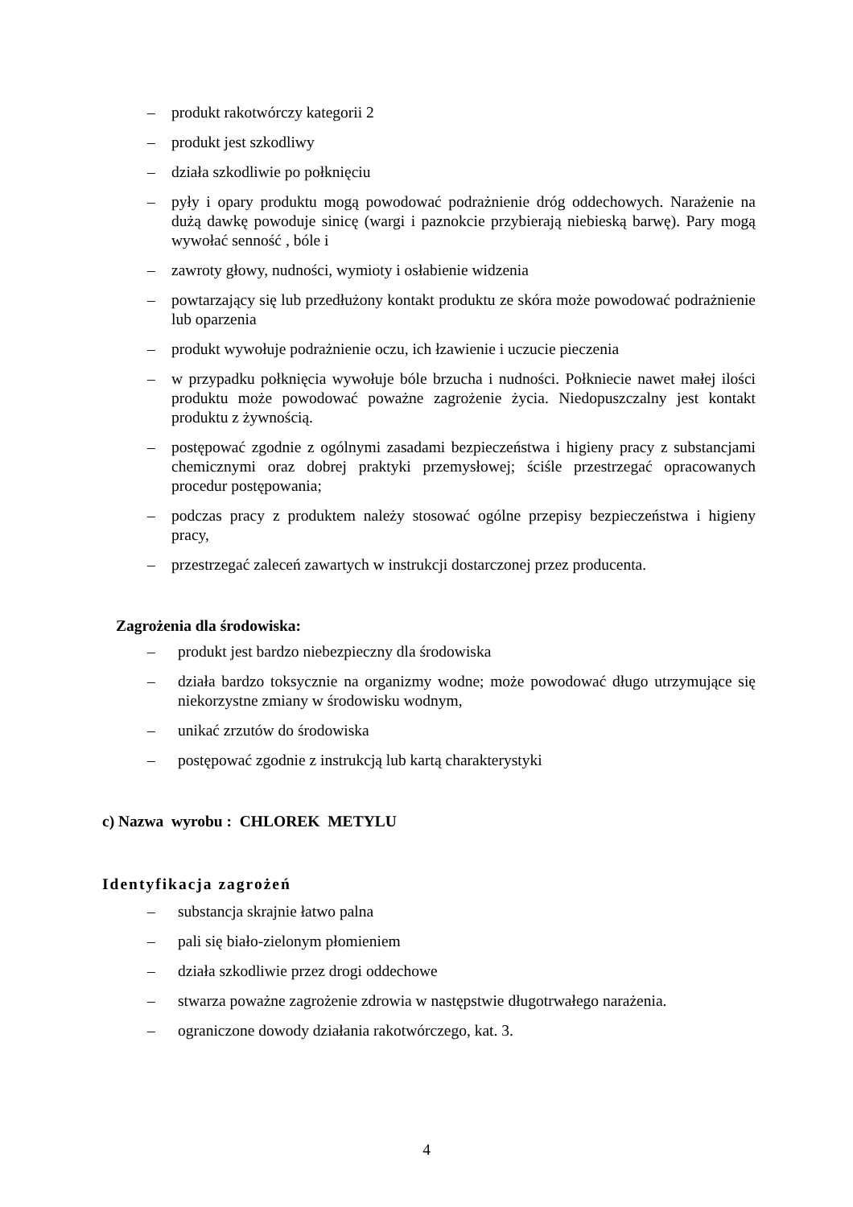– produkt rakotwórczy kategorii 2
– produkt jest szkodliwy
– działa szkodliwie po połknięciu
– pyły i opary produktu mogą powodować podrażnienie dróg oddechowych. Narażenie na dużą dawkę powoduje sinicę (wargi i paznokcie przybierają niebieską barwę). Pary mogą wywołać senność , bóle i
– zawroty głowy, nudności, wymioty i osłabienie widzenia
– powtarzający się lub przedłużony kontakt produktu ze skóra może powodować podrażnienie lub oparzenia
– produkt wywołuje podrażnienie oczu, ich łzawienie i uczucie pieczenia
– w przypadku połknięcia wywołuje bóle brzucha i nudności. Połkniecie nawet małej ilości produktu może powodować poważne zagrożenie życia. Niedopuszczalny jest kontakt produktu z żywnością.
– postępować zgodnie z ogólnymi zasadami bezpieczeństwa i higieny pracy z substancjami chemicznymi oraz dobrej praktyki przemysłowej; ściśle przestrzegać opracowanych procedur postępowania;
– podczas pracy z produktem należy stosować ogólne przepisy bezpieczeństwa i higieny pracy,
– przestrzegać zaleceń zawartych w instrukcji dostarczonej przez producenta.
Zagrożenia dla środowiska:
– produkt jest bardzo niebezpieczny dla środowiska
– działa bardzo toksycznie na organizmy wodne; może powodować długo utrzymujące się niekorzystne zmiany w środowisku wodnym,
– unikać zrzutów do środowiska
– postępować zgodnie z instrukcją lub kartą charakterystyki
c) Nazwa wyrobu : CHLOREK METYLU
Identyfikacja zagrożeń
– substancja skrajnie łatwo palna
– pali się biało-zielonym płomieniem
– działa szkodliwie przez drogi oddechowe
– stwarza poważne zagrożenie zdrowia w następstwie długotrwałego narażenia.
– ograniczone dowody działania rakotwórczego, kat. 3.
4